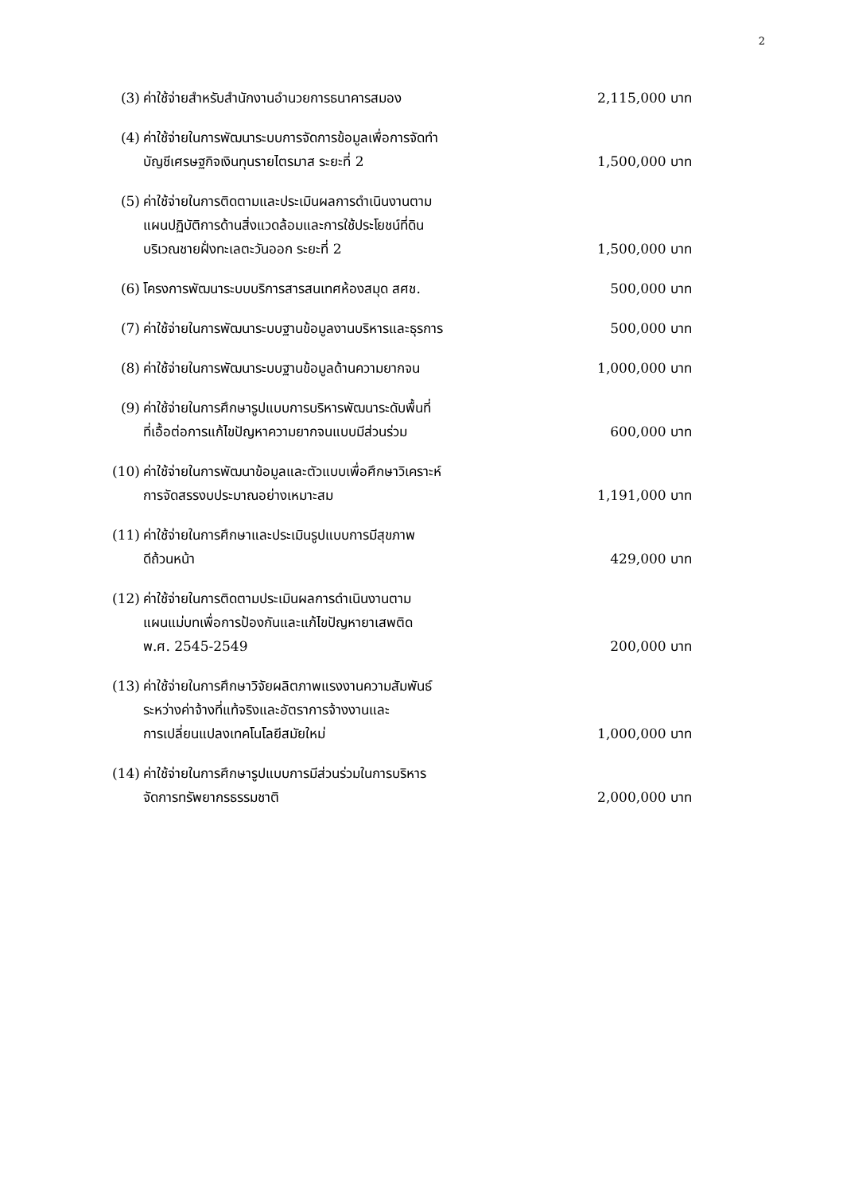2
(3) ค่าใช้จ่ายสำหรับสำนักงานอำนวยการธนาคารสมอง 2,115,000 บาท
(4) ค่าใช้จ่ายในการพัฒนาระบบการจัดการข้อมูลเพื่อการจัดทำ
บัญชีเศรษฐกิจเงินทุนรายไตรมาส ระยะที่ 2 1,500,000 บาท
(5) ค่าใช้จ่ายในการติดตามและประเมินผลการดำเนินงานตาม
แผนปฏิบัติการด้านสิ่งแวดล้อมและการใช้ประโยชน์ที่ดิน
บริเวณชายฝั่งทะเลตะวันออก ระยะที่ 2 1,500,000 บาท
(6) โครงการพัฒนาระบบบริการสารสนเทศห้องสมุด สศช. 500,000 บาท
(7) ค่าใช้จ่ายในการพัฒนาระบบฐานข้อมูลงานบริหารและธุรการ 500,000 บาท
(8) ค่าใช้จ่ายในการพัฒนาระบบฐานข้อมูลด้านความยากจน 1,000,000 บาท
(9) ค่าใช้จ่ายในการศึกษารูปแบบการบริหารพัฒนาระดับพื้นที่
ที่เอื้อต่อการแก้ไขปัญหาความยากจนแบบมีส่วนร่วม 600,000 บาท
(10) ค่าใช้จ่ายในการพัฒนาข้อมูลและตัวแบบเพื่อศึกษาวิเคราะห์
การจัดสรรงบประมาณอย่างเหมาะสม 1,191,000 บาท
(11) ค่าใช้จ่ายในการศึกษาและประเมินรูปแบบการมีสุขภาพ
ดีถ้วนหน้า 429,000 บาท
(12) ค่าใช้จ่ายในการติดตามประเมินผลการดำเนินงานตาม
แผนแม่บทเพื่อการป้องกันและแก้ไขปัญหายาเสพติด
พ.ศ. 2545-2549 200,000 บาท
(13) ค่าใช้จ่ายในการศึกษาวิจัยผลิตภาพแรงงานความสัมพันธ์
ระหว่างค่าจ้างที่แท้จริงและอัตราการจ้างงานและ
การเปลี่ยนแปลงเทคโนโลยีสมัยใหม่ 1,000,000 บาท
(14) ค่าใช้จ่ายในการศึกษารูปแบบการมีส่วนร่วมในการบริหาร
จัดการทรัพยากรธรรมชาติ 2,000,000 บาท